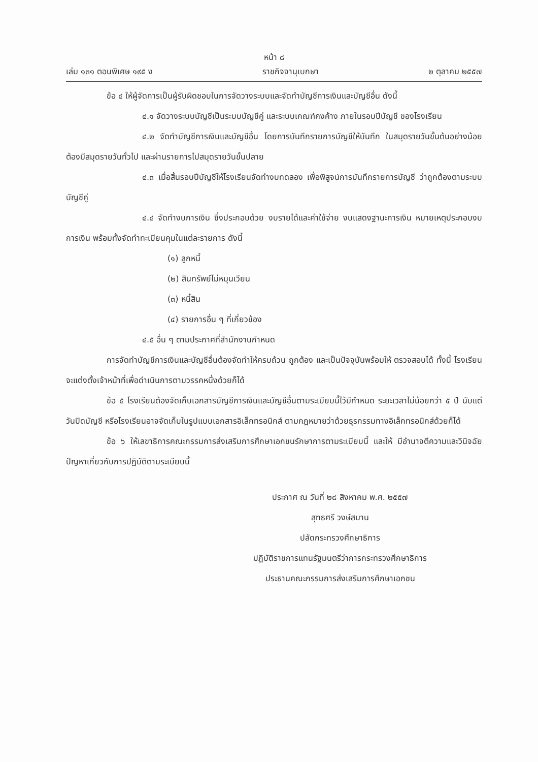หน้า ๘
เล่ม ๑๓๑ ตอนพิเศษ ๑๙๕ ง ราชกิจจานุเบกษา ๒ ตุลาคม ๒๕๕๗
ข้อ ๔ ให้ผู้จัดการเป็นผู้รับผิดชอบในการจัดวางระบบและจัดทำบัญชีการเงินและบัญชีอื่น ดังนี้
๔.๑ จัดวางระบบบัญชีเป็นระบบบัญชีคู่ และระบบเกณฑ์คงค้าง ภายในรอบปีบัญชี ของโรงเรียน
๔.๒ จัดทำบัญชีการเงินและบัญชีอื่น โดยการบันทึกรายการบัญชีให้บันทึก ในสมุดรายวันขั้นต้นอย่างน้อยต้องมีสมุดรายวันทั่วไป และผ่านรายการไปสมุดรายวันขั้นปลาย
๔.๓ เมื่อสิ้นรอบปีบัญชีให้โรงเรียนจัดทำงบทดลอง เพื่อพิสูจน์การบันทึกรายการบัญชี ว่าถูกต้องตามระบบบัญชีคู่
๔.๔ จัดทำงบการเงิน ซึ่งประกอบด้วย งบรายได้และค่าใช้จ่าย งบแสดงฐานะการเงิน หมายเหตุประกอบงบการเงิน พร้อมทั้งจัดทำทะเบียนคุมในแต่ละรายการ ดังนี้
(๑) ลูกหนี้
(๒) สินทรัพย์ไม่หมุนเวียน
(๓) หนี้สิน
(๔) รายการอื่น ๆ ที่เกี่ยวข้อง
๔.๕ อื่น ๆ ตามประกาศที่สำนักงานกำหนด
การจัดทำบัญชีการเงินและบัญชีอื่นต้องจัดทำให้ครบถ้วน ถูกต้อง และเป็นปัจจุบันพร้อมให้ ตรวจสอบได้ ทั้งนี้ โรงเรียนจะแต่งตั้งเจ้าหน้าที่เพื่อดำเนินการตามวรรคหนึ่งด้วยก็ได้
ข้อ ๕ โรงเรียนต้องจัดเก็บเอกสารบัญชีการเงินและบัญชีอื่นตามระเบียบนี้ไว้มีกำหนด ระยะเวลาไม่น้อยกว่า ๕ ปี นับแต่วันปิดบัญชี หรือโรงเรียนอาจจัดเก็บในรูปแบบเอกสารอิเล็กทรอนิกส์ ตามกฎหมายว่าด้วยธุรกรรมทางอิเล็กทรอนิกส์ด้วยก็ได้
ข้อ ๖ ให้เลขาธิการคณะกรรมการส่งเสริมการศึกษาเอกชนรักษาการตามระเบียบนี้ และให้ มีอำนาจตีความและวินิจฉัยปัญหาเกี่ยวกับการปฏิบัติตามระเบียบนี้
ประกาศ ณ วันที่ ๒๘ สิงหาคม พ.ศ. ๒๕๕๗
สุทธศรี วงษ์สมาน
ปลัดกระทรวงศึกษาธิการ
ปฏิบัติราชการแทนรัฐมนตรีว่าการกระทรวงศึกษาธิการ
ประธานคณะกรรมการส่งเสริมการศึกษาเอกชน